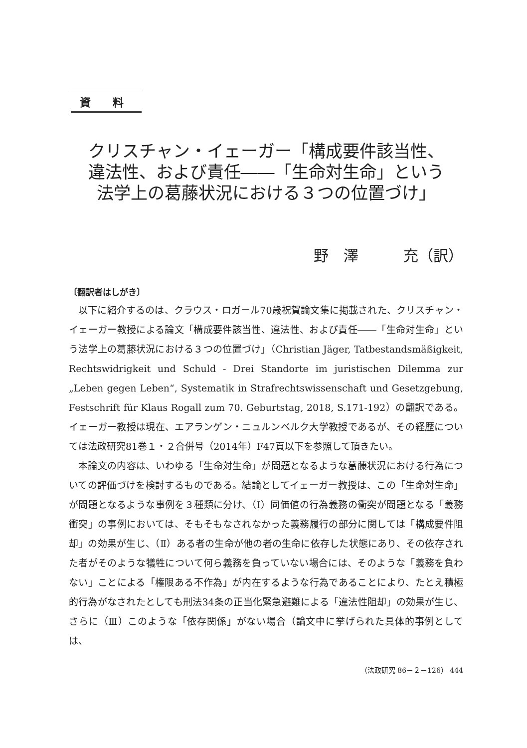資 料
クリスチャン・イェーガー「構成要件該当性、
違法性、および責任――「生命対生命」という
法学上の葛藤状況における３つの位置づけ」
野　澤　　　充（訳）
〔翻訳者はしがき〕
以下に紹介するのは、クラウス・ロガール70歳祝賀論文集に掲載された、クリスチャン・イェーガー教授による論文「構成要件該当性、違法性、および責任――「生命対生命」という法学上の葛藤状況における３つの位置づけ」（Christian Jäger, Tatbestandsmäßigkeit, Rechtswidrigkeit und Schuld - Drei Standorte im juristischen Dilemma zur „Leben gegen Leben“, Systematik in Strafrechtswissenschaft und Gesetzgebung, Festschrift für Klaus Rogall zum 70. Geburtstag, 2018, S.171-192）の翻訳である。イェーガー教授は現在、エアランゲン・ニュルンベルク大学教授であるが、その経歴については法政研究81巻１・２合併号（2014年）F47頁以下を参照して頂きたい。
本論文の内容は、いわゆる「生命対生命」が問題となるような葛藤状況における行為についての評価づけを検討するものである。結論としてイェーガー教授は、この「生命対生命」が問題となるような事例を３種類に分け、（Ⅰ）同価値の行為義務の衝突が問題となる「義務衝突」の事例においては、そもそもなされなかった義務履行の部分に関しては「構成要件阻却」の効果が生じ、（Ⅱ）ある者の生命が他の者の生命に依存した状態にあり、その依存された者がそのような犠牲について何ら義務を負っていない場合には、そのような「義務を負わない」ことによる「権限ある不作為」が内在するような行為であることにより、たとえ積極的行為がなされたとしても刑法34条の正当化緊急避難による「違法性阻却」の効果が生じ、さらに（Ⅲ）このような「依存関係」がない場合（論文中に挙げられた具体的事例としては、
（法政研究 86－２－126） 444